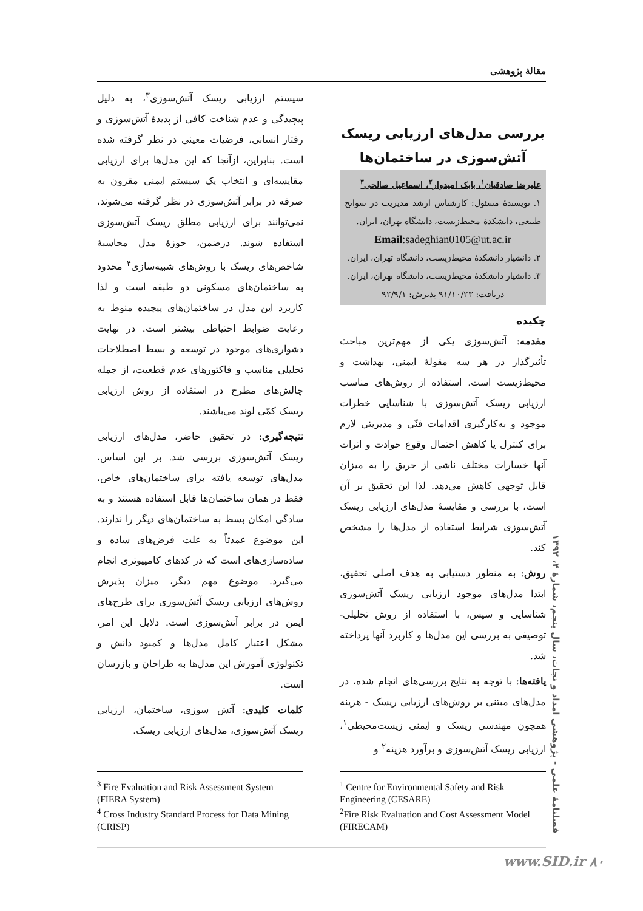مقالۀ پژوهشی
بررسی مدل‌های ارزیابی ریسک آتش‌سوزی در ساختمان‌ها
علیرضا صادقیان<sup>۱</sup>، بابک امیدوار<sup>۲</sup>، اسماعیل صالحی<sup>۳</sup>
۱. نویسندۀ مسئول: کارشناس ارشد مدیریت در سوانح طبیعی، دانشکدۀ محیط‌زیست، دانشگاه تهران، ایران.
Email:sadeghian0105@ut.ac.ir
۲. دانشیار دانشکدۀ محیط‌زیست، دانشگاه تهران، ایران.
۳. دانشیار دانشکدۀ محیط‌زیست، دانشگاه تهران، ایران.
دریافت: ۹۱/۱۰/۲۳ پذیرش: ۹۲/۹/۱
چکیده
مقدمه: آتش‌سوزی یکی از مهم‌ترین مباحث تأثیرگذار در هر سه مقولۀ ایمنی، بهداشت و محیط‌زیست است. استفاده از روش‌های مناسب ارزیابی ریسک آتش‌سوزی با شناسایی خطرات موجود و به‌کارگیری اقدامات فنّی و مدیریتی لازم برای کنترل یا کاهش احتمال وقوع حوادث و اثرات آنها خسارات مختلف ناشی از حریق را به میزان قابل توجهی کاهش می‌دهد. لذا این تحقیق بر آن است، با بررسی و مقایسۀ مدل‌های ارزیابی ریسک آتش‌سوزی شرایط استفاده از مدل‌ها را مشخص کند.
روش: به منظور دستیابی به هدف اصلی تحقیق، ابتدا مدل‌های موجود ارزیابی ریسک آتش‌سوزی شناسایی و سپس، با استفاده از روش تحلیلی- توصیفی به بررسی این مدل‌ها و کاربرد آنها پرداخته شد.
یافته‌ها: با توجه به نتایج بررسی‌های انجام شده، در مدل‌های مبتنی بر روش‌های ارزیابی ریسک - هزینه همچون مهندسی ریسک و ایمنی زیست‌محیطی<sup>۱</sup>، ارزیابی ریسک آتش‌سوزی و برآورد هزینه<sup>۲</sup> و
سیستم ارزیابی ریسک آتش‌سوزی<sup>۳</sup>، به دلیل پیچیدگی و عدم شناخت کافی از پدیدۀ آتش‌سوزی و رفتار انسانی، فرضیات معینی در نظر گرفته شده است. بنابراین، ازآنجا که این مدل‌ها برای ارزیابی مقایسه‌ای و انتخاب یک سیستم ایمنی مقرون به صرفه در برابر آتش‌سوزی در نظر گرفته می‌شوند، نمی‌توانند برای ارزیابی مطلق ریسک آتش‌سوزی استفاده شوند. درضمن، حوزۀ مدل محاسبۀ شاخص‌های ریسک با روش‌های شبیه‌سازی<sup>۴</sup> محدود به ساختمان‌های مسکونی دو طبقه است و لذا کاربرد این مدل در ساختمان‌های پیچیده منوط به رعایت ضوابط احتیاطی بیشتر است. در نهایت دشواری‌های موجود در توسعه و بسط اصطلاحات تحلیلی مناسب و فاکتورهای عدم قطعیت، از جمله چالش‌های مطرح در استفاده از روش ارزیابی ریسک کمّی لوند می‌باشند.
نتیجه‌گیری: در تحقیق حاضر، مدل‌های ارزیابی ریسک آتش‌سوزی بررسی شد. بر این اساس، مدل‌های توسعه یافته برای ساختمان‌های خاص، فقط در همان ساختمان‌ها قابل استفاده هستند و به سادگی امکان بسط به ساختمان‌های دیگر را ندارند. این موضوع عمدتاً به علت فرض‌های ساده و ساده‌سازی‌های است که در کدهای کامپیوتری انجام می‌گیرد. موضوع مهم دیگر، میزان پذیرش روش‌های ارزیابی ریسک آتش‌سوزی برای طرح‌های ایمن در برابر آتش‌سوزی است. دلایل این امر، مشکل اعتبار کامل مدل‌ها و کمبود دانش و تکنولوژی آموزش این مدل‌ها به طراحان و بازرسان است.
کلمات کلیدی: آتش سوزی، ساختمان، ارزیابی ریسک آتش‌سوزی، مدل‌های ارزیابی ریسک.
<sup>1</sup> Centre for Environmental Safety and Risk Engineering (CESARE)
<sup>2</sup> Fire Risk Evaluation and Cost Assessment Model (FIRECAM)
<sup>3</sup> Fire Evaluation and Risk Assessment System (FIERA System)
<sup>4</sup> Cross Industry Standard Process for Data Mining (CRISP)
فصلنامۀ علمی - پژوهشی امداد و نجات، سال پنجم، شمارۀ ۴، ۱۳۹۲
www.SID.ir ۸۰